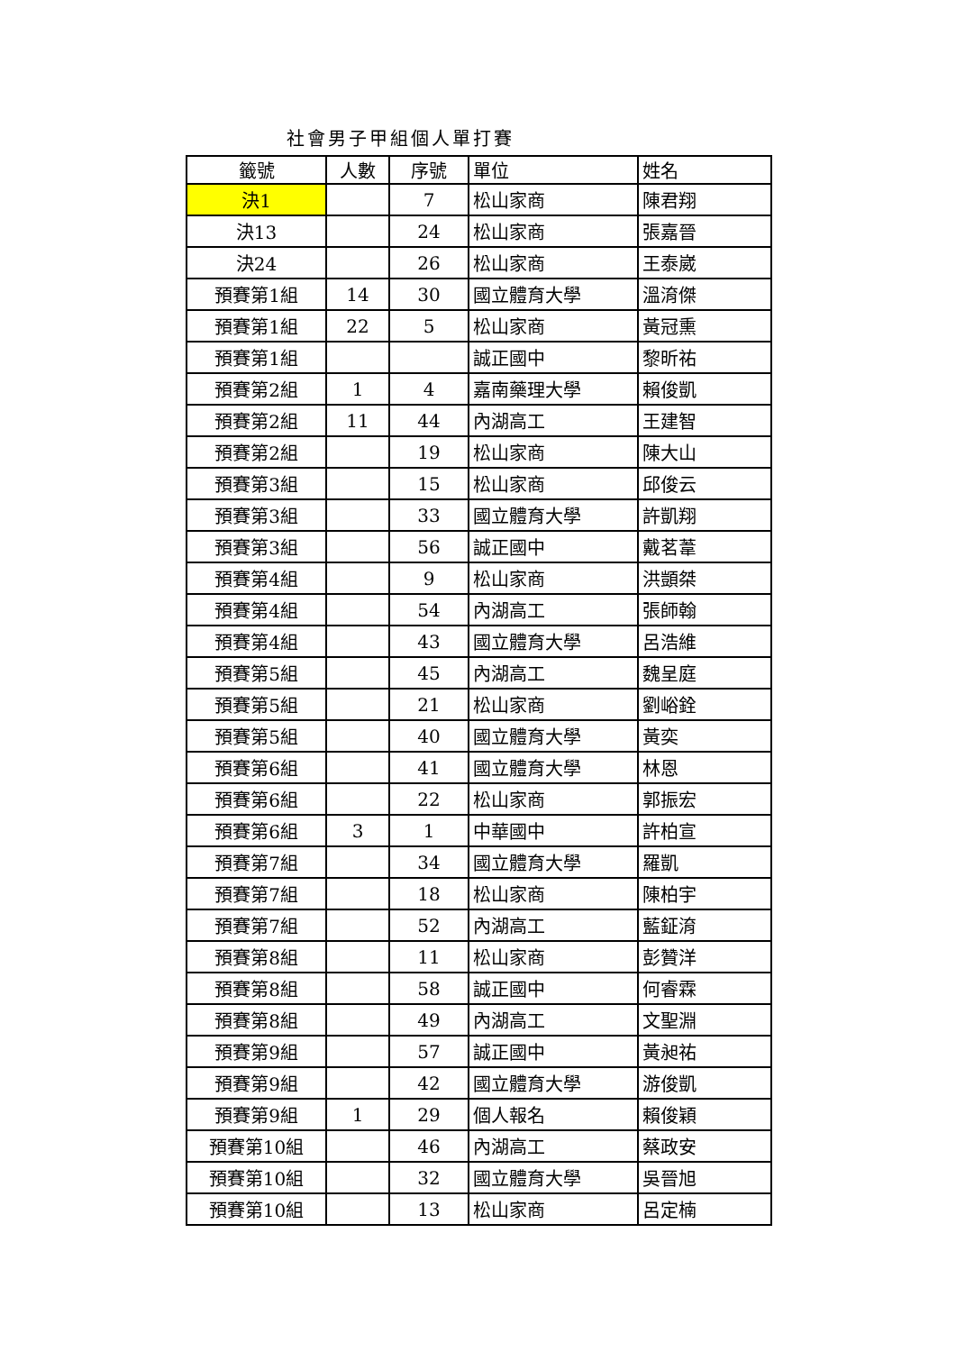社會男子甲組個人單打賽
| 籤號 | 人數 | 序號 | 單位 | 姓名 |
| --- | --- | --- | --- | --- |
| 決1 | | 7 | 松山家商 | 陳君翔 |
| 決13 | | 24 | 松山家商 | 張嘉晉 |
| 決24 | | 26 | 松山家商 | 王泰崴 |
| 預賽第1組 | 14 | 30 | 國立體育大學 | 溫淯傑 |
| 預賽第1組 | 22 | 5 | 松山家商 | 黃冠熏 |
| 預賽第1組 | | | 誠正國中 | 黎昕祐 |
| 預賽第2組 | 1 | 4 | 嘉南藥理大學 | 賴俊凱 |
| 預賽第2組 | 11 | 44 | 內湖高工 | 王建智 |
| 預賽第2組 | | 19 | 松山家商 | 陳大山 |
| 預賽第3組 | | 15 | 松山家商 | 邱俊云 |
| 預賽第3組 | | 33 | 國立體育大學 | 許凱翔 |
| 預賽第3組 | | 56 | 誠正國中 | 戴茗葦 |
| 預賽第4組 | | 9 | 松山家商 | 洪顗桀 |
| 預賽第4組 | | 54 | 內湖高工 | 張師翰 |
| 預賽第4組 | | 43 | 國立體育大學 | 呂浩維 |
| 預賽第5組 | | 45 | 內湖高工 | 魏呈庭 |
| 預賽第5組 | | 21 | 松山家商 | 劉峪銓 |
| 預賽第5組 | | 40 | 國立體育大學 | 黃奕 |
| 預賽第6組 | | 41 | 國立體育大學 | 林恩 |
| 預賽第6組 | | 22 | 松山家商 | 郭振宏 |
| 預賽第6組 | 3 | 1 | 中華國中 | 許柏宣 |
| 預賽第7組 | | 34 | 國立體育大學 | 羅凱 |
| 預賽第7組 | | 18 | 松山家商 | 陳柏宇 |
| 預賽第7組 | | 52 | 內湖高工 | 藍鉦淯 |
| 預賽第8組 | | 11 | 松山家商 | 彭贊洋 |
| 預賽第8組 | | 58 | 誠正國中 | 何睿霖 |
| 預賽第8組 | | 49 | 內湖高工 | 文聖淵 |
| 預賽第9組 | | 57 | 誠正國中 | 黃昶祐 |
| 預賽第9組 | | 42 | 國立體育大學 | 游俊凱 |
| 預賽第9組 | 1 | 29 | 個人報名 | 賴俊穎 |
| 預賽第10組 | | 46 | 內湖高工 | 蔡政安 |
| 預賽第10組 | | 32 | 國立體育大學 | 吳晉旭 |
| 預賽第10組 | | 13 | 松山家商 | 呂定楠 |